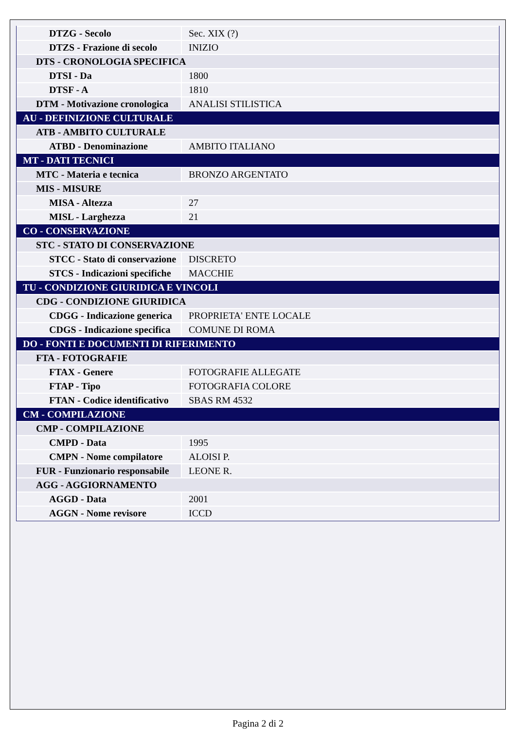| DTZG - Secolo | Sec. XIX (?) |
| DTZS - Frazione di secolo | INIZIO |
| DTS - CRONOLOGIA SPECIFICA | |
| DTSI - Da | 1800 |
| DTSF - A | 1810 |
| DTM - Motivazione cronologica | ANALISI STILISTICA |
| AU - DEFINIZIONE CULTURALE | |
| ATB - AMBITO CULTURALE | |
| ATBD - Denominazione | AMBITO ITALIANO |
| MT - DATI TECNICI | |
| MTC - Materia e tecnica | BRONZO ARGENTATO |
| MIS - MISURE | |
| MISA - Altezza | 27 |
| MISL - Larghezza | 21 |
| CO - CONSERVAZIONE | |
| STC - STATO DI CONSERVAZIONE | |
| STCC - Stato di conservazione | DISCRETO |
| STCS - Indicazioni specifiche | MACCHIE |
| TU - CONDIZIONE GIURIDICA E VINCOLI | |
| CDG - CONDIZIONE GIURIDICA | |
| CDGG - Indicazione generica | PROPRIETA' ENTE LOCALE |
| CDGS - Indicazione specifica | COMUNE DI ROMA |
| DO - FONTI E DOCUMENTI DI RIFERIMENTO | |
| FTA - FOTOGRAFIE | |
| FTAX - Genere | FOTOGRAFIE ALLEGATE |
| FTAP - Tipo | FOTOGRAFIA COLORE |
| FTAN - Codice identificativo | SBAS RM 4532 |
| CM - COMPILAZIONE | |
| CMP - COMPILAZIONE | |
| CMPD - Data | 1995 |
| CMPN - Nome compilatore | ALOISI P. |
| FUR - Funzionario responsabile | LEONE R. |
| AGG - AGGIORNAMENTO | |
| AGGD - Data | 2001 |
| AGGN - Nome revisore | ICCD |
Pagina 2 di 2